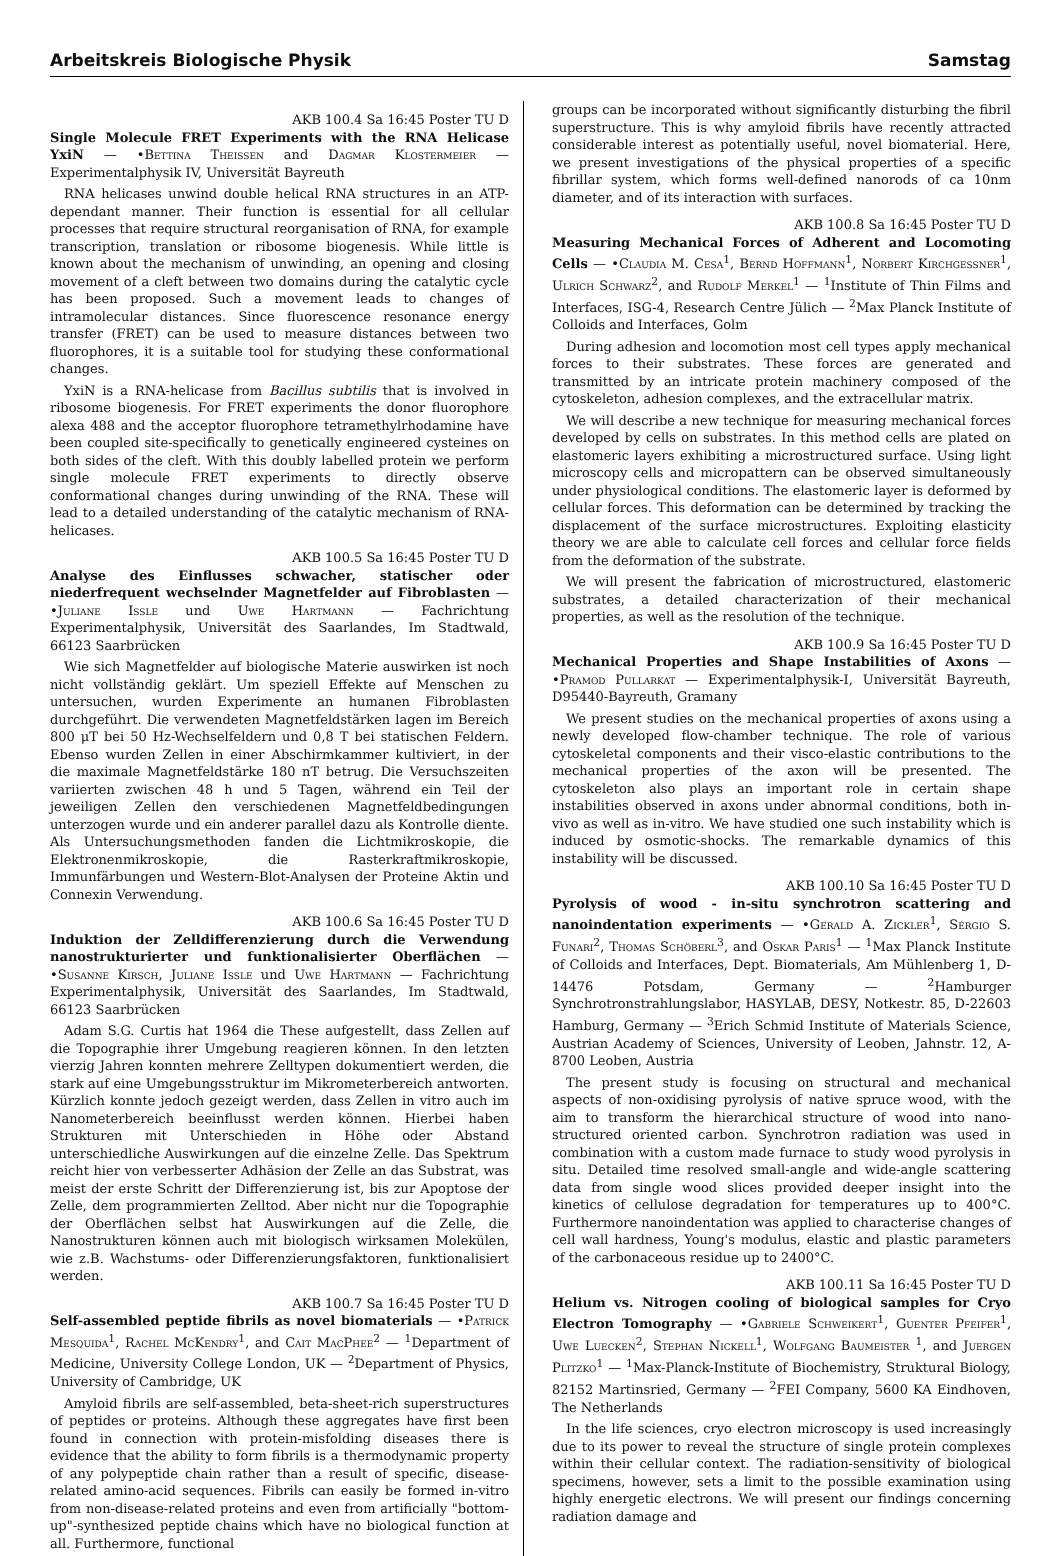Arbeitskreis Biologische Physik Samstag
AKB 100.4 Sa 16:45 Poster TU D
Single Molecule FRET Experiments with the RNA Helicase YxiN — •Bettina Theissen and Dagmar Klostermeier — Experimentalphysik IV, Universität Bayreuth
RNA helicases unwind double helical RNA structures in an ATP-dependant manner. Their function is essential for all cellular processes that require structural reorganisation of RNA, for example transcription, translation or ribosome biogenesis. While little is known about the mechanism of unwinding, an opening and closing movement of a cleft between two domains during the catalytic cycle has been proposed. Such a movement leads to changes of intramolecular distances. Since fluorescence resonance energy transfer (FRET) can be used to measure distances between two fluorophores, it is a suitable tool for studying these conformational changes.
YxiN is a RNA-helicase from Bacillus subtilis that is involved in ribosome biogenesis. For FRET experiments the donor fluorophore alexa 488 and the acceptor fluorophore tetramethylrhodamine have been coupled site-specifically to genetically engineered cysteines on both sides of the cleft. With this doubly labelled protein we perform single molecule FRET experiments to directly observe conformational changes during unwinding of the RNA. These will lead to a detailed understanding of the catalytic mechanism of RNA-helicases.
AKB 100.5 Sa 16:45 Poster TU D
Analyse des Einflusses schwacher, statischer oder niederfrequent wechselnder Magnetfelder auf Fibroblasten — •Juliane Issle und Uwe Hartmann — Fachrichtung Experimentalphysik, Universität des Saarlandes, Im Stadtwald, 66123 Saarbrücken
Wie sich Magnetfelder auf biologische Materie auswirken ist noch nicht vollständig geklärt. Um speziell Effekte auf Menschen zu untersuchen, wurden Experimente an humanen Fibroblasten durchgeführt. Die verwendeten Magnetfeldstärken lagen im Bereich 800 μT bei 50 Hz-Wechselfeldern und 0,8 T bei statischen Feldern. Ebenso wurden Zellen in einer Abschirmkammer kultiviert, in der die maximale Magnetfeldstärke 180 nT betrug. Die Versuchszeiten variierten zwischen 48 h und 5 Tagen, während ein Teil der jeweiligen Zellen den verschiedenen Magnetfeldbedingungen unterzogen wurde und ein anderer parallel dazu als Kontrolle diente. Als Untersuchungsmethoden fanden die Lichtmikroskopie, die Elektronenmikroskopie, die Rasterkraftmikroskopie, Immunfärbungen und Western-Blot-Analysen der Proteine Aktin und Connexin Verwendung.
AKB 100.6 Sa 16:45 Poster TU D
Induktion der Zelldifferenzierung durch die Verwendung nanostrukturierter und funktionalisierter Oberflächen — •Susanne Kirsch, Juliane Issle und Uwe Hartmann — Fachrichtung Experimentalphysik, Universität des Saarlandes, Im Stadtwald, 66123 Saarbrücken
Adam S.G. Curtis hat 1964 die These aufgestellt, dass Zellen auf die Topographie ihrer Umgebung reagieren können. In den letzten vierzig Jahren konnten mehrere Zelltypen dokumentiert werden, die stark auf eine Umgebungsstruktur im Mikrometerbereich antworten. Kürzlich konnte jedoch gezeigt werden, dass Zellen in vitro auch im Nanometerbereich beeinflusst werden können. Hierbei haben Strukturen mit Unterschieden in Höhe oder Abstand unterschiedliche Auswirkungen auf die einzelne Zelle. Das Spektrum reicht hier von verbesserter Adhäsion der Zelle an das Substrat, was meist der erste Schritt der Differenzierung ist, bis zur Apoptose der Zelle, dem programmierten Zelltod. Aber nicht nur die Topographie der Oberflächen selbst hat Auswirkungen auf die Zelle, die Nanostrukturen können auch mit biologisch wirksamen Molekülen, wie z.B. Wachstums- oder Differenzierungsfaktoren, funktionalisiert werden.
AKB 100.7 Sa 16:45 Poster TU D
Self-assembled peptide fibrils as novel biomaterials — •Patrick Mesquida<sup>1</sup>, Rachel McKendry<sup>1</sup>, and Cait MacPhee<sup>2</sup> — <sup>1</sup>Department of Medicine, University College London, UK — <sup>2</sup>Department of Physics, University of Cambridge, UK
Amyloid fibrils are self-assembled, beta-sheet-rich superstructures of peptides or proteins. Although these aggregates have first been found in connection with protein-misfolding diseases there is evidence that the ability to form fibrils is a thermodynamic property of any polypeptide chain rather than a result of specific, disease-related amino-acid sequences. Fibrils can easily be formed in-vitro from non-disease-related proteins and even from artificially "bottom-up"-synthesized peptide chains which have no biological function at all. Furthermore, functional
groups can be incorporated without significantly disturbing the fibril superstructure. This is why amyloid fibrils have recently attracted considerable interest as potentially useful, novel biomaterial. Here, we present investigations of the physical properties of a specific fibrillar system, which forms well-defined nanorods of ca 10nm diameter, and of its interaction with surfaces.
AKB 100.8 Sa 16:45 Poster TU D
Measuring Mechanical Forces of Adherent and Locomoting Cells — •Claudia M. Cesa<sup>1</sup>, Bernd Hoffmann<sup>1</sup>, Norbert Kirchgessner<sup>1</sup>, Ulrich Schwarz<sup>2</sup>, and Rudolf Merkel<sup>1</sup> — <sup>1</sup>Institute of Thin Films and Interfaces, ISG-4, Research Centre Jülich — <sup>2</sup>Max Planck Institute of Colloids and Interfaces, Golm
During adhesion and locomotion most cell types apply mechanical forces to their substrates. These forces are generated and transmitted by an intricate protein machinery composed of the cytoskeleton, adhesion complexes, and the extracellular matrix.
We will describe a new technique for measuring mechanical forces developed by cells on substrates. In this method cells are plated on elastomeric layers exhibiting a microstructured surface. Using light microscopy cells and micropattern can be observed simultaneously under physiological conditions. The elastomeric layer is deformed by cellular forces. This deformation can be determined by tracking the displacement of the surface microstructures. Exploiting elasticity theory we are able to calculate cell forces and cellular force fields from the deformation of the substrate.
We will present the fabrication of microstructured, elastomeric substrates, a detailed characterization of their mechanical properties, as well as the resolution of the technique.
AKB 100.9 Sa 16:45 Poster TU D
Mechanical Properties and Shape Instabilities of Axons — •Pramod Pullarkat — Experimentalphysik-I, Universität Bayreuth, D95440-Bayreuth, Gramany
We present studies on the mechanical properties of axons using a newly developed flow-chamber technique. The role of various cytoskeletal components and their visco-elastic contributions to the mechanical properties of the axon will be presented. The cytoskeleton also plays an important role in certain shape instabilities observed in axons under abnormal conditions, both in-vivo as well as in-vitro. We have studied one such instability which is induced by osmotic-shocks. The remarkable dynamics of this instability will be discussed.
AKB 100.10 Sa 16:45 Poster TU D
Pyrolysis of wood - in-situ synchrotron scattering and nanoindentation experiments — •Gerald A. Zickler<sup>1</sup>, Sérgio S. Funari<sup>2</sup>, Thomas Schöberl<sup>3</sup>, and Oskar Paris<sup>1</sup> — <sup>1</sup>Max Planck Institute of Colloids and Interfaces, Dept. Biomaterials, Am Mühlenberg 1, D-14476 Potsdam, Germany — <sup>2</sup>Hamburger Synchrotronstrahlungslabor, HASYLAB, DESY, Notkestr. 85, D-22603 Hamburg, Germany — <sup>3</sup>Erich Schmid Institute of Materials Science, Austrian Academy of Sciences, University of Leoben, Jahnstr. 12, A-8700 Leoben, Austria
The present study is focusing on structural and mechanical aspects of non-oxidising pyrolysis of native spruce wood, with the aim to transform the hierarchical structure of wood into nano-structured oriented carbon. Synchrotron radiation was used in combination with a custom made furnace to study wood pyrolysis in situ. Detailed time resolved small-angle and wide-angle scattering data from single wood slices provided deeper insight into the kinetics of cellulose degradation for temperatures up to 400°C. Furthermore nanoindentation was applied to characterise changes of cell wall hardness, Young's modulus, elastic and plastic parameters of the carbonaceous residue up to 2400°C.
AKB 100.11 Sa 16:45 Poster TU D
Helium vs. Nitrogen cooling of biological samples for Cryo Electron Tomography — •Gabriele Schweikert<sup>1</sup>, Guenter Pfeifer<sup>1</sup>, Uwe Luecken<sup>2</sup>, Stephan Nickell<sup>1</sup>, Wolfgang Baumeister <sup>1</sup>, and Juergen Plitzko<sup>1</sup> — <sup>1</sup>Max-Planck-Institute of Biochemistry, Struktural Biology, 82152 Martinsried, Germany — <sup>2</sup>FEI Company, 5600 KA Eindhoven, The Netherlands
In the life sciences, cryo electron microscopy is used increasingly due to its power to reveal the structure of single protein complexes within their cellular context. The radiation-sensitivity of biological specimens, however, sets a limit to the possible examination using highly energetic electrons. We will present our findings concerning radiation damage and